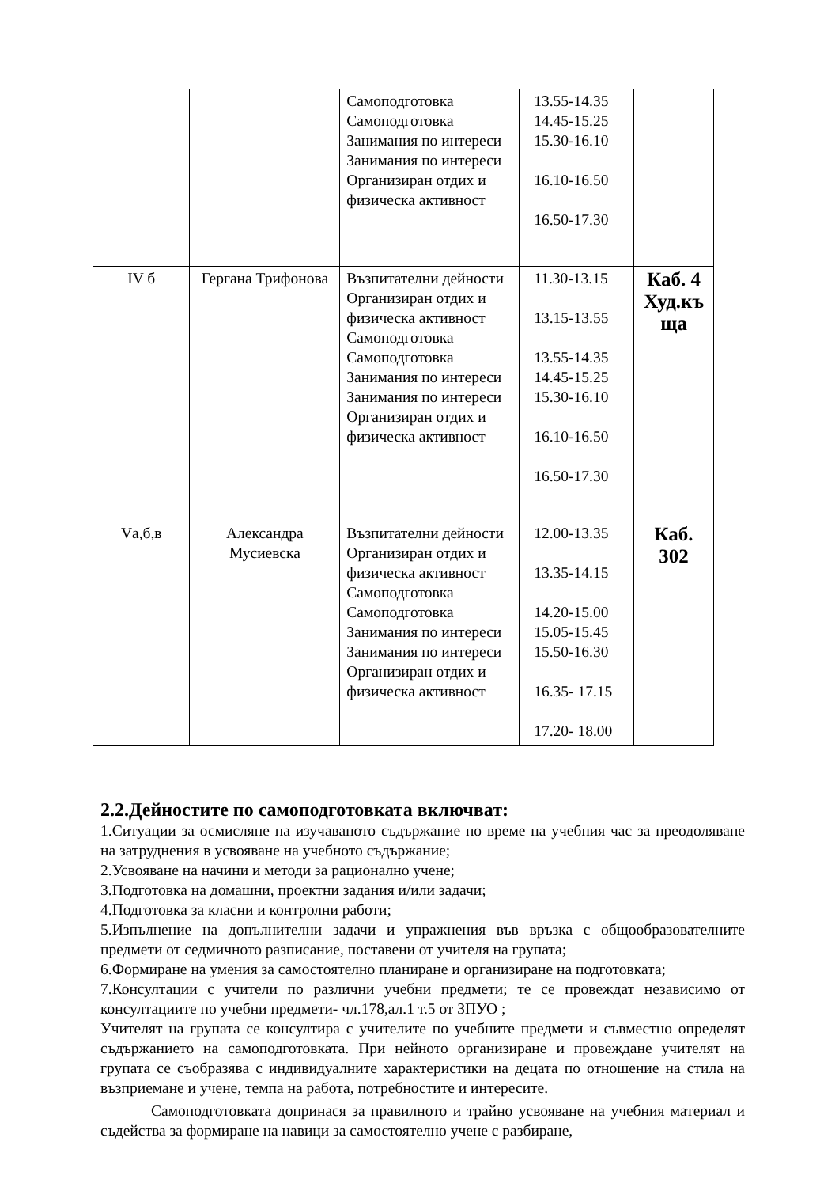| | | Самоподготовка Самоподготовка Занимания по интереси Занимания по интереси Организиран отдих и физическа активност | 13.55-14.35 14.45-15.25 15.30-16.10 16.10-16.50 16.50-17.30 | |
| IV б | Гергана Трифонова | Възпитателни дейности Организиран отдих и физическа активност Самоподготовка Самоподготовка Занимания по интереси Занимания по интереси Организиран отдих и физическа активност | 11.30-13.15 13.15-13.55 13.55-14.35 14.45-15.25 15.30-16.10 16.10-16.50 16.50-17.30 | Каб. 4 Худ.къ ща |
| Vа,б,в | Александра Мусиевска | Възпитателни дейности Организиран отдих и физическа активност Самоподготовка Самоподготовка Занимания по интереси Занимания по интереси Организиран отдих и физическа активност | 12.00-13.35 13.35-14.15 14.20-15.00 15.05-15.45 15.50-16.30 16.35- 17.15 17.20- 18.00 | Каб. 302 |
2.2.Дейностите по самоподготовката включват:
1.Ситуации за осмисляне на изучаваното съдържание по време на учебния час за преодоляване на затруднения в усвояване на учебното съдържание;
2.Усвояване на начини и методи за рационално учене;
3.Подготовка на домашни, проектни задания и/или задачи;
4.Подготовка за класни и контролни работи;
5.Изпълнение на допълнителни задачи и упражнения във връзка с общообразователните предмети от седмичното разписание, поставени от учителя на групата;
6.Формиране на умения за самостоятелно планиране и организиране на подготовката;
7.Консултации с учители по различни учебни предмети; те се провеждат независимо от консултациите по учебни предмети- чл.178,ал.1 т.5 от ЗПУО ;
Учителят на групата се консултира с учителите по учебните предмети и съвместно определят съдържанието на самоподготовката. При нейното организиране и провеждане учителят на групата се съобразява с индивидуалните характеристики на децата по отношение на стила на възприемане и учене, темпа на работа, потребностите и интересите.
Самоподготовката допринася за правилното и трайно усвояване на учебния материал и съдейства за формиране на навици за самостоятелно учене с разбиране,